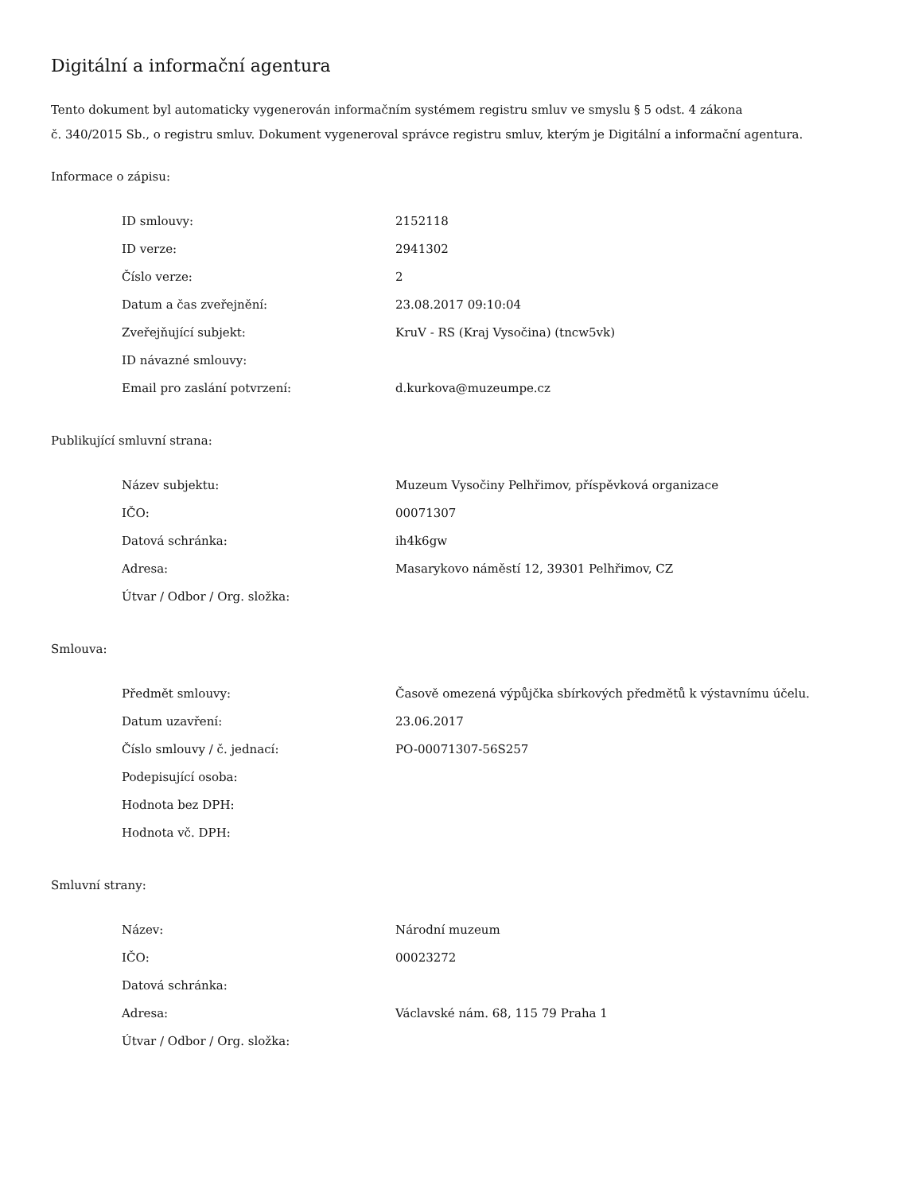Digitální a informační agentura
Tento dokument byl automaticky vygenerován informačním systémem registru smluv ve smyslu § 5 odst. 4 zákona
č. 340/2015 Sb., o registru smluv. Dokument vygeneroval správce registru smluv, kterým je Digitální a informační agentura.
Informace o zápisu:
| ID smlouvy: | 2152118 |
| ID verze: | 2941302 |
| Číslo verze: | 2 |
| Datum a čas zveřejnění: | 23.08.2017 09:10:04 |
| Zveřejňující subjekt: | KruV - RS (Kraj Vysočina) (tncw5vk) |
| ID návazné smlouvy: | |
| Email pro zaslání potvrzení: | d.kurkova@muzeumpe.cz |
Publikující smluvní strana:
| Název subjektu: | Muzeum Vysočiny Pelhřimov, příspěvková organizace |
| IČO: | 00071307 |
| Datová schránka: | ih4k6gw |
| Adresa: | Masarykovo náměstí 12, 39301 Pelhřimov, CZ |
| Útvar / Odbor / Org. složka: | |
Smlouva:
| Předmět smlouvy: | Časově omezená výpůjčka sbírkových předmětů k výstavnímu účelu. |
| Datum uzavření: | 23.06.2017 |
| Číslo smlouvy / č. jednací: | PO-00071307-56S257 |
| Podepisující osoba: | |
| Hodnota bez DPH: | |
| Hodnota vč. DPH: | |
Smluvní strany:
| Název: | Národní muzeum |
| IČO: | 00023272 |
| Datová schránka: | |
| Adresa: | Václavské nám. 68, 115 79 Praha 1 |
| Útvar / Odbor / Org. složka: | |